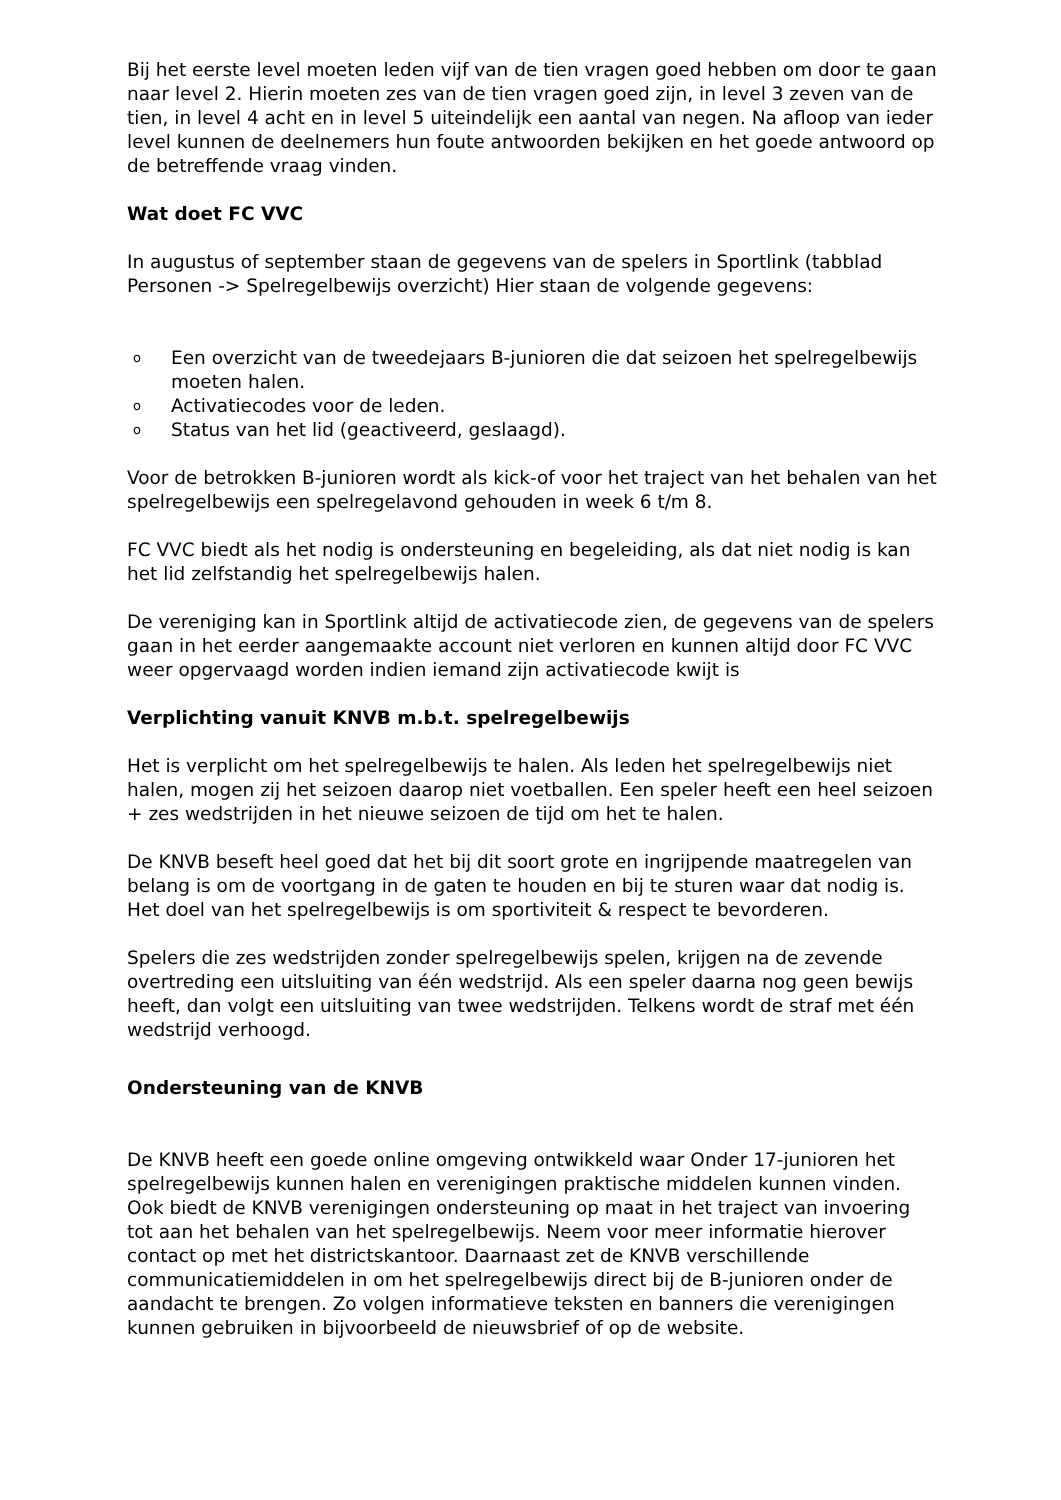Bij het eerste level moeten leden vijf van de tien vragen goed hebben om door te gaan naar level 2. Hierin moeten zes van de tien vragen goed zijn, in level 3 zeven van de tien, in level 4 acht en in level 5 uiteindelijk een aantal van negen. Na afloop van ieder level kunnen de deelnemers hun foute antwoorden bekijken en het goede antwoord op de betreffende vraag vinden.
Wat doet FC VVC
In augustus of september staan de gegevens van de spelers in Sportlink (tabblad Personen -> Spelregelbewijs overzicht) Hier staan de volgende gegevens:
o Een overzicht van de tweedejaars B-junioren die dat seizoen het spelregelbewijs moeten halen.
o Activatiecodes voor de leden.
o Status van het lid (geactiveerd, geslaagd).
Voor de betrokken B-junioren wordt als kick-of voor het traject van het behalen van het spelregelbewijs een spelregelavond gehouden in week 6 t/m 8.
FC VVC biedt als het nodig is ondersteuning en begeleiding, als dat niet nodig is kan het lid zelfstandig het spelregelbewijs halen.
De vereniging kan in Sportlink altijd de activatiecode zien, de gegevens van de spelers gaan in het eerder aangemaakte account niet verloren en kunnen altijd door FC VVC weer opgervaagd worden indien iemand zijn activatiecode kwijt is
Verplichting vanuit KNVB m.b.t. spelregelbewijs
Het is verplicht om het spelregelbewijs te halen. Als leden het spelregelbewijs niet halen, mogen zij het seizoen daarop niet voetballen. Een speler heeft een heel seizoen + zes wedstrijden in het nieuwe seizoen de tijd om het te halen.
De KNVB beseft heel goed dat het bij dit soort grote en ingrijpende maatregelen van belang is om de voortgang in de gaten te houden en bij te sturen waar dat nodig is. Het doel van het spelregelbewijs is om sportiviteit & respect te bevorderen.
Spelers die zes wedstrijden zonder spelregelbewijs spelen, krijgen na de zevende overtreding een uitsluiting van één wedstrijd. Als een speler daarna nog geen bewijs heeft, dan volgt een uitsluiting van twee wedstrijden. Telkens wordt de straf met één wedstrijd verhoogd.
Ondersteuning van de KNVB
De KNVB heeft een goede online omgeving ontwikkeld waar Onder 17-junioren het spelregelbewijs kunnen halen en verenigingen praktische middelen kunnen vinden. Ook biedt de KNVB verenigingen ondersteuning op maat in het traject van invoering tot aan het behalen van het spelregelbewijs. Neem voor meer informatie hierover contact op met het districtskantoor. Daarnaast zet de KNVB verschillende communicatiemiddelen in om het spelregelbewijs direct bij de B-junioren onder de aandacht te brengen. Zo volgen informatieve teksten en banners die verenigingen kunnen gebruiken in bijvoorbeeld de nieuwsbrief of op de website.